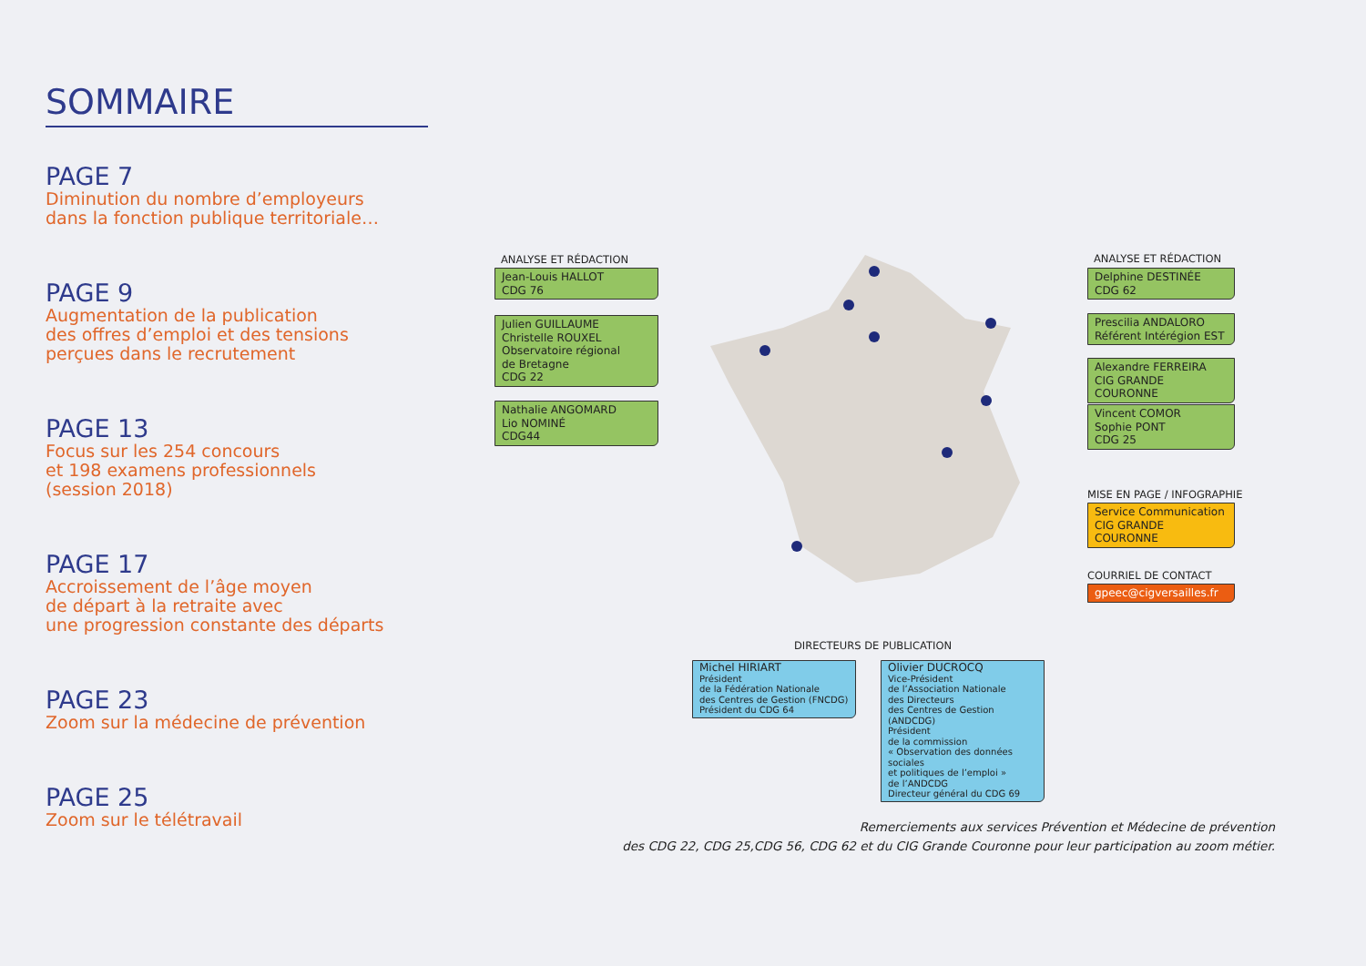SOMMAIRE
PAGE 7
Diminution du nombre d’employeurs
dans la fonction publique territoriale…
PAGE 9
Augmentation de la publication
des offres d’emploi et des tensions
perçues dans le recrutement
PAGE 13
Focus sur les 254 concours
et 198 examens professionnels
(session 2018)
PAGE 17
Accroissement de l’âge moyen
de départ à la retraite avec
une progression constante des départs
PAGE 23
Zoom sur la médecine de prévention
PAGE 25
Zoom sur le télétravail
ANALYSE ET RÉDACTION
Jean-Louis HALLOT
CDG 76
Julien GUILLAUME
Christelle ROUXEL
Observatoire régional
de Bretagne
CDG 22
Nathalie ANGOMARD
Lio NOMINÉ
CDG44
ANALYSE ET RÉDACTION
Delphine DESTINÉE
CDG 62
Prescilia ANDALORO
Référent Intérégion EST
Alexandre FERREIRA
CIG GRANDE COURONNE
Vincent COMOR
Sophie PONT
CDG 25
MISE EN PAGE / INFOGRAPHIE
Service Communication
CIG GRANDE COURONNE
COURRIEL DE CONTACT
gpeec@cigversailles.fr
DIRECTEURS DE PUBLICATION
Michel HIRIART
Président
de la Fédération Nationale
des Centres de Gestion (FNCDG)
Président du CDG 64
Olivier DUCROCQ
Vice-Président
de l’Association Nationale
des Directeurs
des Centres de Gestion (ANDCDG)
Président
de la commission
« Observation des données sociales
et politiques de l’emploi »
de l’ANDCDG
Directeur général du CDG 69
Remerciements aux services Prévention et Médecine de prévention
des CDG 22, CDG 25,CDG 56, CDG 62 et du CIG Grande Couronne pour leur participation au zoom métier.